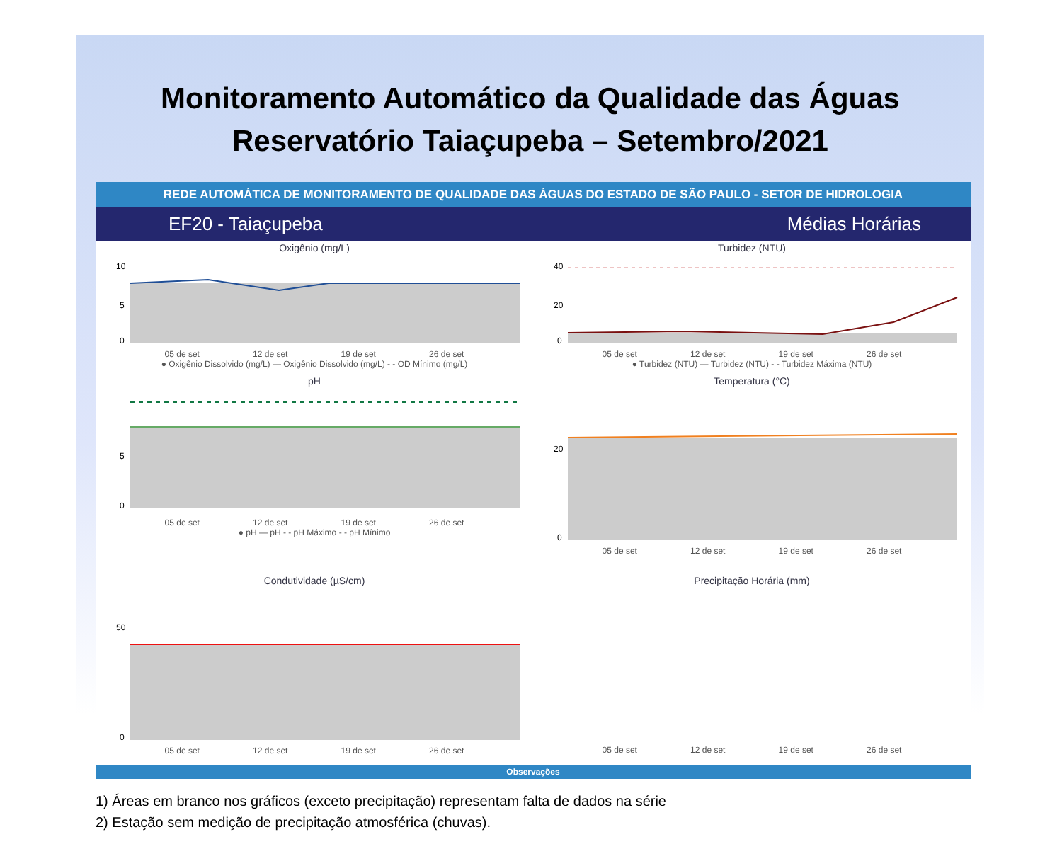Monitoramento Automático da Qualidade das Águas
Reservatório Taiaçupeba – Setembro/2021
REDE AUTOMÁTICA DE MONITORAMENTO DE QUALIDADE DAS ÁGUAS DO ESTADO DE SÃO PAULO - SETOR DE HIDROLOGIA
EF20 - Taiaçupeba Médias Horárias
Oxigênio (mg/L)
10
5
0
05 de set 12 de set 19 de set 26 de set
● Oxigênio Dissolvido (mg/L) — Oxigênio Dissolvido (mg/L) - - OD Mínimo (mg/L)
Turbidez (NTU)
40
20
0
05 de set 12 de set 19 de set 26 de set
● Turbidez (NTU) — Turbidez (NTU) - - Turbidez Máxima (NTU)
pH
5
0
05 de set 12 de set 19 de set 26 de set
● pH — pH - - pH Máximo - - pH Mínimo
Temperatura (°C)
20
0
05 de set 12 de set 19 de set 26 de set
Condutividade (µS/cm)
50
0
05 de set 12 de set 19 de set 26 de set
Precipitação Horária (mm)
05 de set 12 de set 19 de set 26 de set
Observações
1) Áreas em branco nos gráficos (exceto precipitação) representam falta de dados na série
2) Estação sem medição de precipitação atmosférica (chuvas).